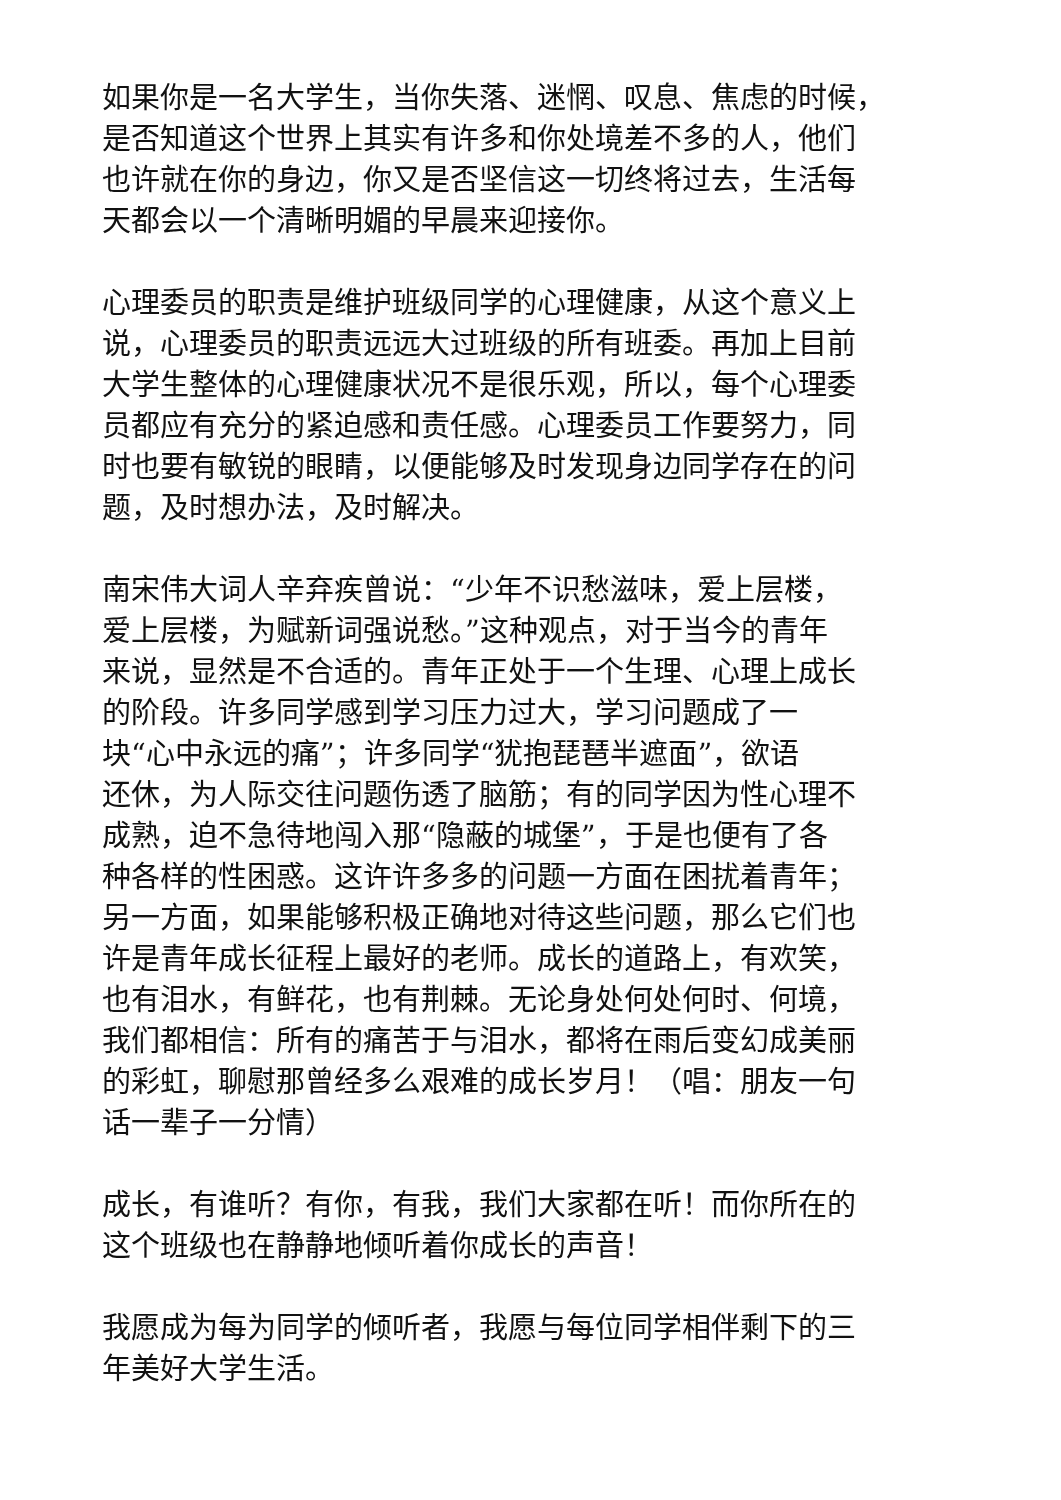如果你是一名大学生，当你失落、迷惘、叹息、焦虑的时候，
是否知道这个世界上其实有许多和你处境差不多的人，他们
也许就在你的身边，你又是否坚信这一切终将过去，生活每
天都会以一个清晰明媚的早晨来迎接你。
心理委员的职责是维护班级同学的心理健康，从这个意义上
说，心理委员的职责远远大过班级的所有班委。再加上目前
大学生整体的心理健康状况不是很乐观，所以，每个心理委
员都应有充分的紧迫感和责任感。心理委员工作要努力，同
时也要有敏锐的眼睛，以便能够及时发现身边同学存在的问
题，及时想办法，及时解决。
南宋伟大词人辛弃疾曾说：“少年不识愁滋味，爱上层楼，
爱上层楼，为赋新词强说愁。”这种观点，对于当今的青年
来说，显然是不合适的。青年正处于一个生理、心理上成长
的阶段。许多同学感到学习压力过大，学习问题成了一
块“心中永远的痛”；许多同学“犹抱琵琶半遮面”，欲语
还休，为人际交往问题伤透了脑筋；有的同学因为性心理不
成熟，迫不急待地闯入那“隐蔽的城堡”，于是也便有了各
种各样的性困惑。这许许多多的问题一方面在困扰着青年；
另一方面，如果能够积极正确地对待这些问题，那么它们也
许是青年成长征程上最好的老师。成长的道路上，有欢笑，
也有泪水，有鲜花，也有荆棘。无论身处何处何时、何境，
我们都相信：所有的痛苦于与泪水，都将在雨后变幻成美丽
的彩虹，聊慰那曾经多么艰难的成长岁月！（唱：朋友一句
话一辈子一分情）
成长，有谁听？有你，有我，我们大家都在听！而你所在的
这个班级也在静静地倾听着你成长的声音！
我愿成为每为同学的倾听者，我愿与每位同学相伴剩下的三
年美好大学生活。